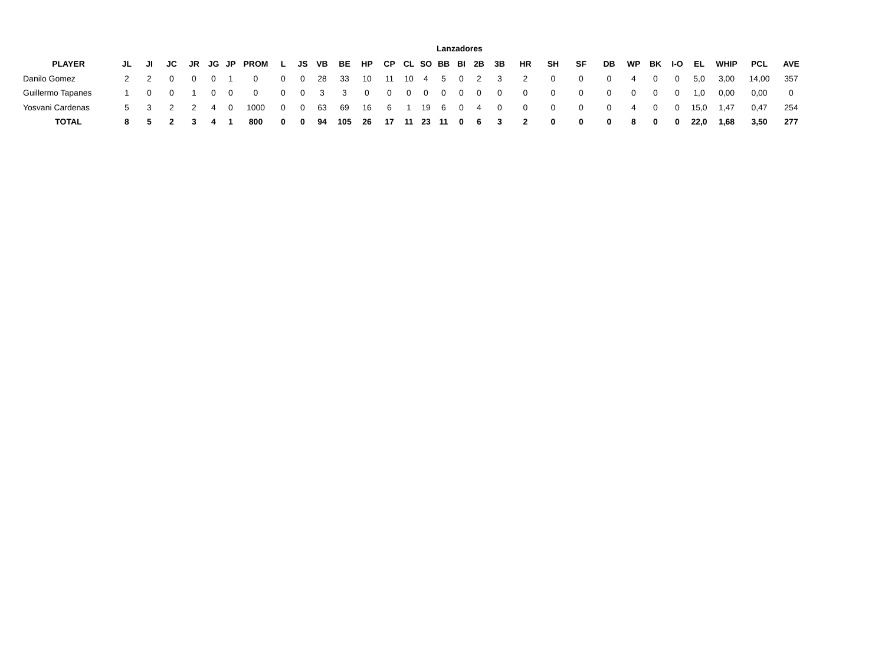Lanzadores
| PLAYER | JL | JI | JC | JR | JG | JP | PROM | L | JS | VB | BE | HP | CP | CL | SO | BB | BI | 2B | 3B | HR | SH | SF | DB | WP | BK | I-O | EL | WHIP | PCL | AVE |
| --- | --- | --- | --- | --- | --- | --- | --- | --- | --- | --- | --- | --- | --- | --- | --- | --- | --- | --- | --- | --- | --- | --- | --- | --- | --- | --- | --- | --- | --- | --- |
| Danilo Gomez | 2 | 2 | 0 | 0 | 0 | 1 | 0 | 0 | 0 | 28 | 33 | 10 | 11 | 10 | 4 | 5 | 0 | 2 | 3 | 2 | 0 | 0 | 0 | 4 | 0 | 0 | 5,0 | 3,00 | 14,00 | 357 |
| Guillermo Tapanes | 1 | 0 | 0 | 1 | 0 | 0 | 0 | 0 | 0 | 3 | 3 | 0 | 0 | 0 | 0 | 0 | 0 | 0 | 0 | 0 | 0 | 0 | 0 | 0 | 0 | 0 | 1,0 | 0,00 | 0,00 | 0 |
| Yosvani Cardenas | 5 | 3 | 2 | 2 | 4 | 0 | 1000 | 0 | 0 | 63 | 69 | 16 | 6 | 1 | 19 | 6 | 0 | 4 | 0 | 0 | 0 | 0 | 0 | 4 | 0 | 0 | 15,0 | 1,47 | 0,47 | 254 |
| TOTAL | 8 | 5 | 2 | 3 | 4 | 1 | 800 | 0 | 0 | 94 | 105 | 26 | 17 | 11 | 23 | 11 | 0 | 6 | 3 | 2 | 0 | 0 | 0 | 8 | 0 | 0 | 22,0 | 1,68 | 3,50 | 277 |